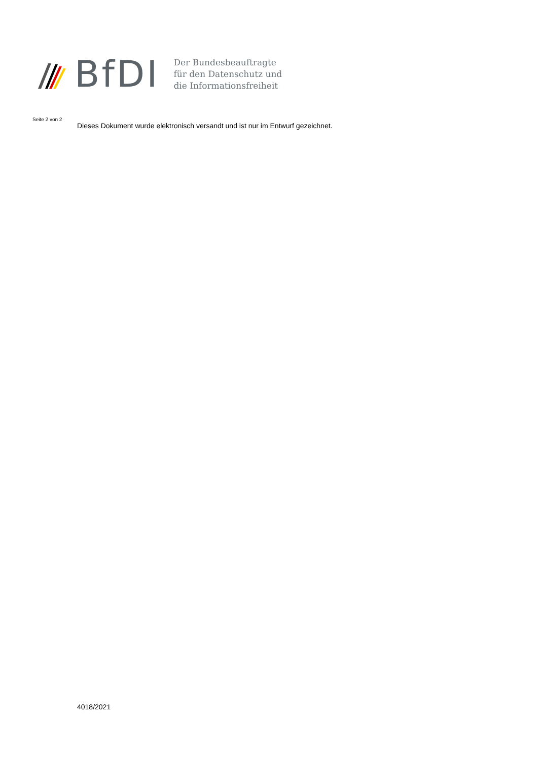BfDI
Der Bundesbeauftragte
für den Datenschutz und
die Informationsfreiheit
Seite 2 von 2
Dieses Dokument wurde elektronisch versandt und ist nur im Entwurf gezeichnet.
4018/2021